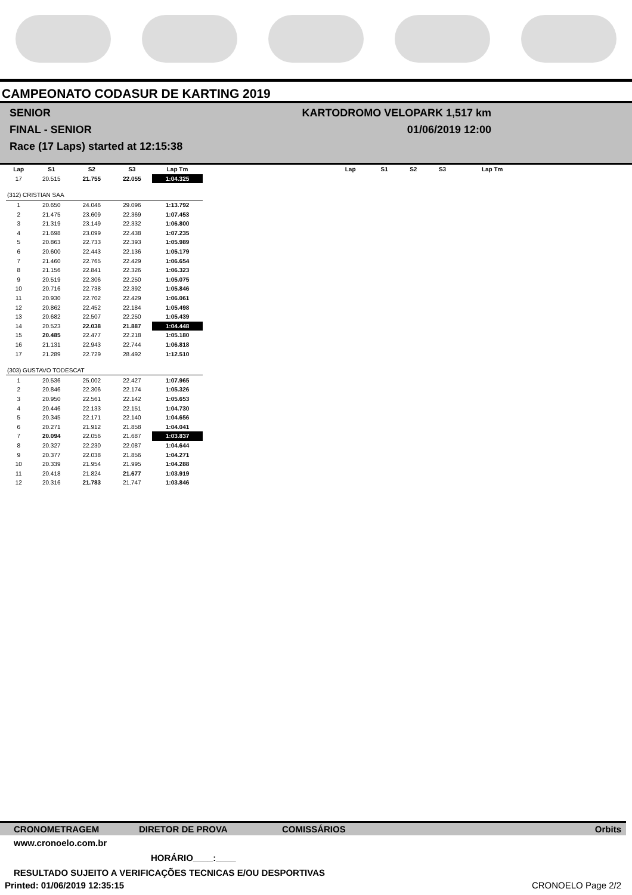CAMPEONATO CODASUR DE KARTING 2019
SENIOR
FINAL - SENIOR
Race (17 Laps) started at 12:15:38
KARTODROMO VELOPARK 1,517 km
01/06/2019 12:00
| Lap | S1 | S2 | S3 | Lap Tm |
| --- | --- | --- | --- | --- |
| 17 | 20.515 | 21.755 | 22.055 | 1:04.325 |
| (312) CRISTIAN SAA | | | | |
| 1 | 20.650 | 24.046 | 29.096 | 1:13.792 |
| 2 | 21.475 | 23.609 | 22.369 | 1:07.453 |
| 3 | 21.319 | 23.149 | 22.332 | 1:06.800 |
| 4 | 21.698 | 23.099 | 22.438 | 1:07.235 |
| 5 | 20.863 | 22.733 | 22.393 | 1:05.989 |
| 6 | 20.600 | 22.443 | 22.136 | 1:05.179 |
| 7 | 21.460 | 22.765 | 22.429 | 1:06.654 |
| 8 | 21.156 | 22.841 | 22.326 | 1:06.323 |
| 9 | 20.519 | 22.306 | 22.250 | 1:05.075 |
| 10 | 20.716 | 22.738 | 22.392 | 1:05.846 |
| 11 | 20.930 | 22.702 | 22.429 | 1:06.061 |
| 12 | 20.862 | 22.452 | 22.184 | 1:05.498 |
| 13 | 20.682 | 22.507 | 22.250 | 1:05.439 |
| 14 | 20.523 | 22.038 | 21.887 | 1:04.448 |
| 15 | 20.485 | 22.477 | 22.218 | 1:05.180 |
| 16 | 21.131 | 22.943 | 22.744 | 1:06.818 |
| 17 | 21.289 | 22.729 | 28.492 | 1:12.510 |
| (303) GUSTAVO TODESCAT | | | | |
| 1 | 20.536 | 25.002 | 22.427 | 1:07.965 |
| 2 | 20.846 | 22.306 | 22.174 | 1:05.326 |
| 3 | 20.950 | 22.561 | 22.142 | 1:05.653 |
| 4 | 20.446 | 22.133 | 22.151 | 1:04.730 |
| 5 | 20.345 | 22.171 | 22.140 | 1:04.656 |
| 6 | 20.271 | 21.912 | 21.858 | 1:04.041 |
| 7 | 20.094 | 22.056 | 21.687 | 1:03.837 |
| 8 | 20.327 | 22.230 | 22.087 | 1:04.644 |
| 9 | 20.377 | 22.038 | 21.856 | 1:04.271 |
| 10 | 20.339 | 21.954 | 21.995 | 1:04.288 |
| 11 | 20.418 | 21.824 | 21.677 | 1:03.919 |
| 12 | 20.316 | 21.783 | 21.747 | 1:03.846 |
| Lap | S1 | S2 | S3 | Lap Tm |
| --- | --- | --- | --- | --- |
CRONOMETRAGEM DIRETOR DE PROVA COMISSÁRIOS Orbits
www.cronoelo.com.br
HORÁRIO____:____
RESULTADO SUJEITO A VERIFICAÇÕES TECNICAS E/OU DESPORTIVAS
Printed: 01/06/2019 12:35:15 CRONOELO Page 2/2